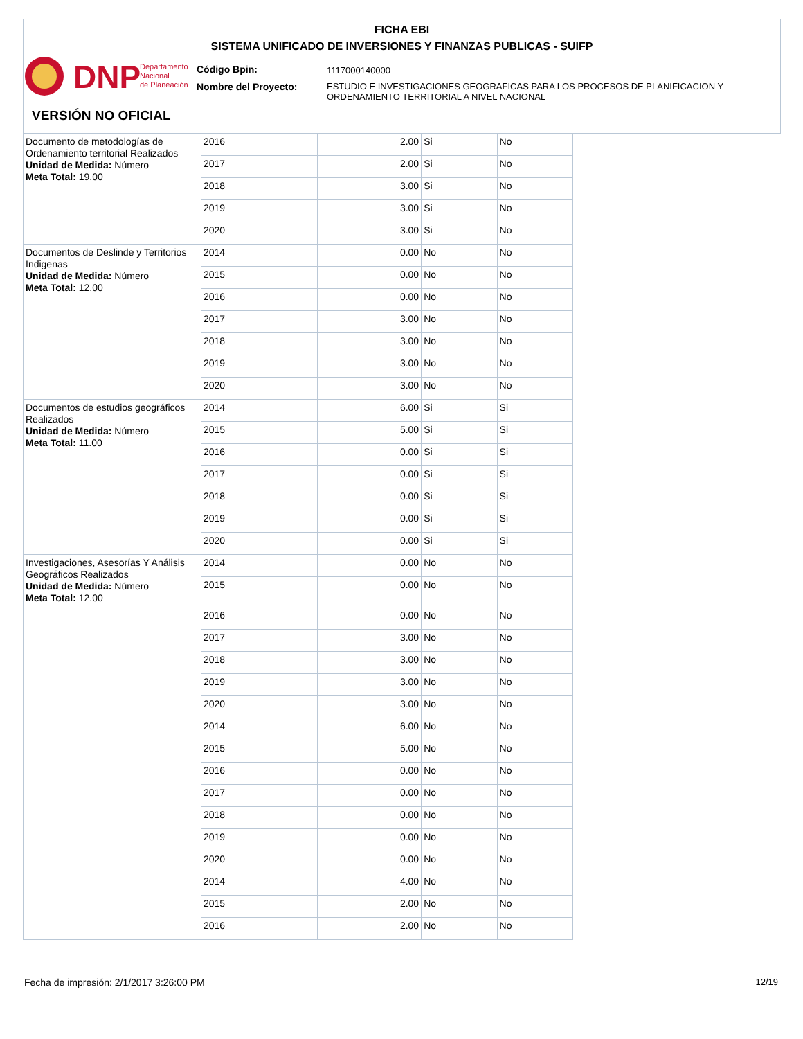FICHA EBI
SISTEMA UNIFICADO DE INVERSIONES Y FINANZAS PUBLICAS - SUIFP
DNP
Departamento
Nacional
de Planeación
Código Bpin: 1117000140000
Nombre del Proyecto:
ESTUDIO E INVESTIGACIONES GEOGRAFICAS PARA LOS PROCESOS DE PLANIFICACION Y
ORDENAMIENTO TERRITORIAL A NIVEL NACIONAL
VERSIÓN NO OFICIAL
| Documento de metodologías de Ordenamiento territorial Realizados Unidad de Medida: Número Meta Total: 19.00 | 2016 | 2.00 | Si | No |
| | 2017 | 2.00 | Si | No |
| | 2018 | 3.00 | Si | No |
| | 2019 | 3.00 | Si | No |
| | 2020 | 3.00 | Si | No |
| Documentos de Deslinde y Territorios Indigenas Unidad de Medida: Número Meta Total: 12.00 | 2014 | 0.00 | No | No |
| | 2015 | 0.00 | No | No |
| | 2016 | 0.00 | No | No |
| | 2017 | 3.00 | No | No |
| | 2018 | 3.00 | No | No |
| | 2019 | 3.00 | No | No |
| | 2020 | 3.00 | No | No |
| Documentos de estudios geográficos Realizados Unidad de Medida: Número Meta Total: 11.00 | 2014 | 6.00 | Si | Si |
| | 2015 | 5.00 | Si | Si |
| | 2016 | 0.00 | Si | Si |
| | 2017 | 0.00 | Si | Si |
| | 2018 | 0.00 | Si | Si |
| | 2019 | 0.00 | Si | Si |
| | 2020 | 0.00 | Si | Si |
| Investigaciones, Asesorías Y Análisis Geográficos Realizados Unidad de Medida: Número Meta Total: 12.00 | 2014 | 0.00 | No | No |
| | 2015 | 0.00 | No | No |
| | 2016 | 0.00 | No | No |
| | 2017 | 3.00 | No | No |
| | 2018 | 3.00 | No | No |
| | 2019 | 3.00 | No | No |
| | 2020 | 3.00 | No | No |
| | 2014 | 6.00 | No | No |
| | 2015 | 5.00 | No | No |
| | 2016 | 0.00 | No | No |
| | 2017 | 0.00 | No | No |
| | 2018 | 0.00 | No | No |
| | 2019 | 0.00 | No | No |
| | 2020 | 0.00 | No | No |
| | 2014 | 4.00 | No | No |
| | 2015 | 2.00 | No | No |
| | 2016 | 2.00 | No | No |
Fecha de impresión: 2/1/2017 3:26:00 PM
12/19